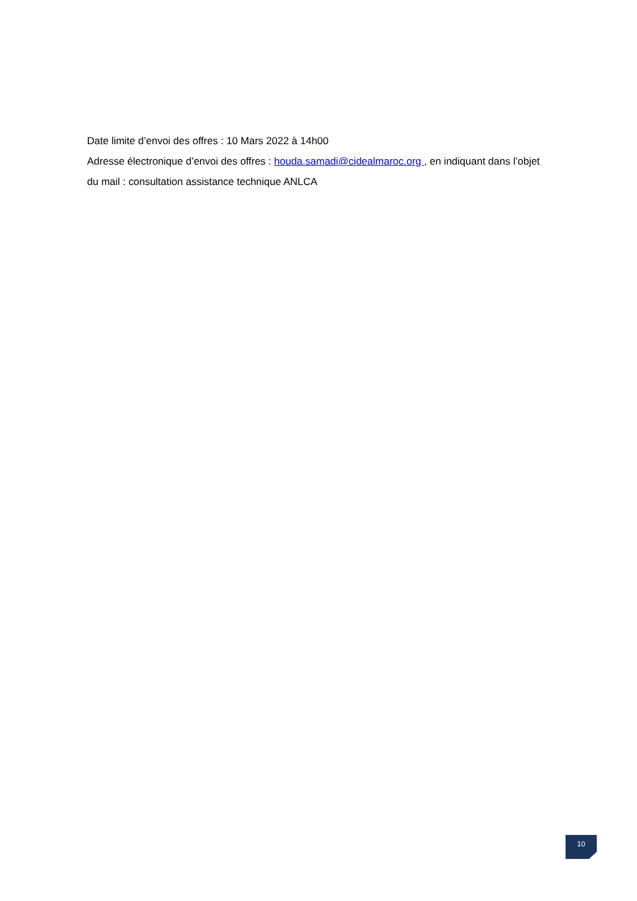Date limite d’envoi des offres : 10 Mars 2022 à 14h00
Adresse électronique d’envoi des offres : houda.samadi@cidealmaroc.org , en indiquant dans l’objet du mail : consultation assistance technique ANLCA
10